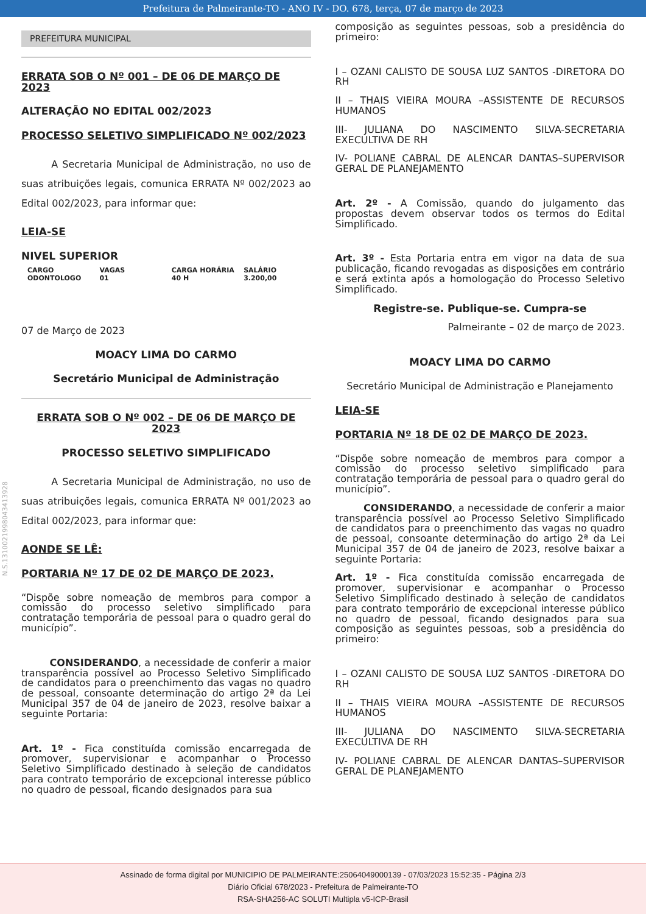Prefeitura de Palmeirante-TO - ANO IV - DO. 678, terça, 07 de março de 2023
PREFEITURA MUNICIPAL
ERRATA SOB O Nº 001 – DE 06 DE MARÇO DE 2023
ALTERAÇÃO NO EDITAL 002/2023
PROCESSO SELETIVO SIMPLIFICADO Nº 002/2023
A Secretaria Municipal de Administração, no uso de suas atribuições legais, comunica ERRATA Nº 002/2023 ao Edital 002/2023, para informar que:
LEIA-SE
NIVEL SUPERIOR
| CARGO | VAGAS | CARGA HORÁRIA | SALÁRIO |
| ODONTOLOGO | 01 | 40 H | 3.200,00 |
07 de Março de 2023
MOACY LIMA DO CARMO
Secretário Municipal de Administração
ERRATA SOB O Nº 002 – DE 06 DE MARÇO DE 2023
PROCESSO SELETIVO SIMPLIFICADO
A Secretaria Municipal de Administração, no uso de suas atribuições legais, comunica ERRATA Nº 001/2023 ao Edital 002/2023, para informar que:
AONDE SE LÊ:
PORTARIA Nº 17 DE 02 DE MARÇO DE 2023.
“Dispõe sobre nomeação de membros para compor a comissão do processo seletivo simplificado para contratação temporária de pessoal para o quadro geral do município”.
CONSIDERANDO, a necessidade de conferir a maior transparência possível ao Processo Seletivo Simplificado de candidatos para o preenchimento das vagas no quadro de pessoal, consoante determinação do artigo 2ª da Lei Municipal 357 de 04 de janeiro de 2023, resolve baixar a seguinte Portaria:
Art. 1º - Fica constituída comissão encarregada de promover, supervisionar e acompanhar o Processo Seletivo Simplificado destinado à seleção de candidatos para contrato temporário de excepcional interesse público no quadro de pessoal, ficando designados para sua
composição as seguintes pessoas, sob a presidência do primeiro:
I – OZANI CALISTO DE SOUSA LUZ SANTOS -DIRETORA DO RH
II – THAIS VIEIRA MOURA –ASSISTENTE DE RECURSOS HUMANOS
III- JULIANA DO NASCIMENTO SILVA-SECRETARIA EXECULTIVA DE RH
IV- POLIANE CABRAL DE ALENCAR DANTAS–SUPERVISOR GERAL DE PLANEJAMENTO
Art. 2º - A Comissão, quando do julgamento das propostas devem observar todos os termos do Edital Simplificado.
Art. 3º - Esta Portaria entra em vigor na data de sua publicação, ficando revogadas as disposições em contrário e será extinta após a homologação do Processo Seletivo Simplificado.
Registre-se. Publique-se. Cumpra-se
Palmeirante – 02 de março de 2023.
MOACY LIMA DO CARMO
Secretário Municipal de Administração e Planejamento
LEIA-SE
PORTARIA Nº 18 DE 02 DE MARÇO DE 2023.
“Dispõe sobre nomeação de membros para compor a comissão do processo seletivo simplificado para contratação temporária de pessoal para o quadro geral do município”.
CONSIDERANDO, a necessidade de conferir a maior transparência possível ao Processo Seletivo Simplificado de candidatos para o preenchimento das vagas no quadro de pessoal, consoante determinação do artigo 2ª da Lei Municipal 357 de 04 de janeiro de 2023, resolve baixar a seguinte Portaria:
Art. 1º - Fica constituída comissão encarregada de promover, supervisionar e acompanhar o Processo Seletivo Simplificado destinado à seleção de candidatos para contrato temporário de excepcional interesse público no quadro de pessoal, ficando designados para sua composição as seguintes pessoas, sob a presidência do primeiro:
I – OZANI CALISTO DE SOUSA LUZ SANTOS -DIRETORA DO RH
II – THAIS VIEIRA MOURA –ASSISTENTE DE RECURSOS HUMANOS
III- JULIANA DO NASCIMENTO SILVA-SECRETARIA EXECULTIVA DE RH
IV- POLIANE CABRAL DE ALENCAR DANTAS–SUPERVISOR GERAL DE PLANEJAMENTO
N.S.1310021998043413928
Assinado de forma digital por MUNICIPIO DE PALMEIRANTE:25064049000139 - 07/03/2023 15:52:35 - Página 2/3
Diário Oficial 678/2023 - Prefeitura de Palmeirante-TO
RSA-SHA256-AC SOLUTI Multipla v5-ICP-Brasil